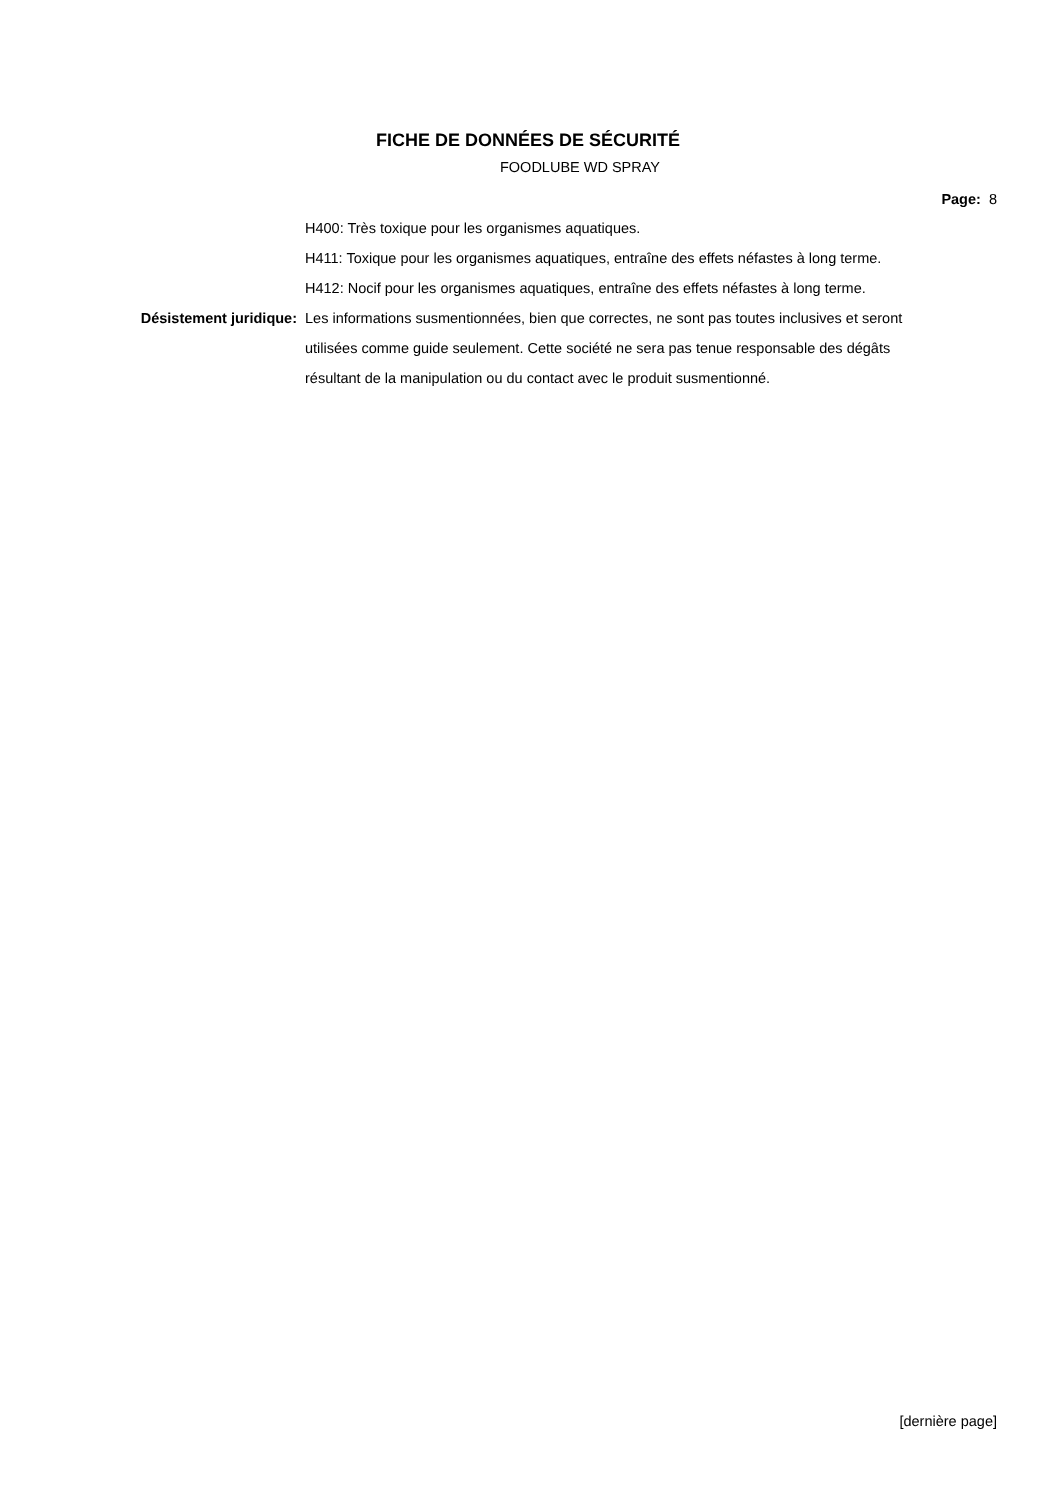FICHE DE DONNÉES DE SÉCURITÉ
FOODLUBE WD SPRAY
Page: 8
H400: Très toxique pour les organismes aquatiques.
H411: Toxique pour les organismes aquatiques, entraîne des effets néfastes à long terme.
H412: Nocif pour les organismes aquatiques, entraîne des effets néfastes à long terme.
Désistement juridique: Les informations susmentionnées, bien que correctes, ne sont pas toutes inclusives et seront utilisées comme guide seulement. Cette société ne sera pas tenue responsable des dégâts résultant de la manipulation ou du contact avec le produit susmentionné.
[dernière page]